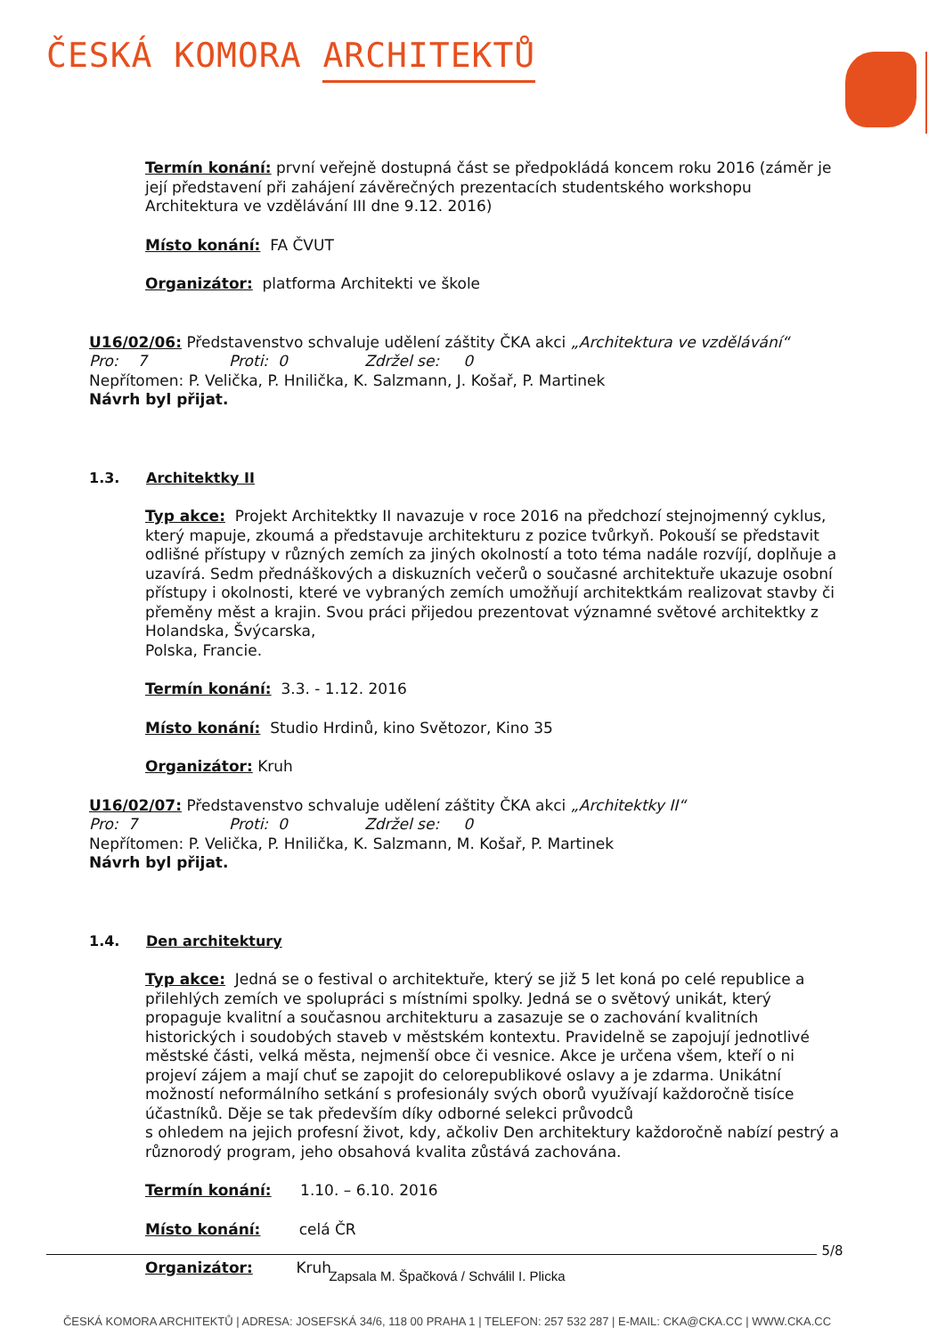ČESKÁ KOMORA ARCHITEKTŮ
Termín konání: první veřejně dostupná část se předpokládá koncem roku 2016 (záměr je její představení při zahájení závěrečných prezentacích studentského workshopu Architektura ve vzdělávání III dne 9.12. 2016)
Místo konání: FA ČVUT
Organizátor: platforma Architekti ve škole
U16/02/06: Představenstvo schvaluje udělení záštity ČKA akci „Architektura ve vzdělávání“
Pro: 7 Proti: 0 Zdržel se: 0
Nepřítomen: P. Velička, P. Hnilička, K. Salzmann, J. Košař, P. Martinek
Návrh byl přijat.
1.3. Architektky II
Typ akce: Projekt Architektky II navazuje v roce 2016 na předchozí stejnojmenný cyklus, který mapuje, zkoumá a představuje architekturu z pozice tvůrkyň. Pokouší se představit odlišné přístupy v různých zemích za jiných okolností a toto téma nadále rozvíjí, doplňuje a uzavírá. Sedm přednáškových a diskuzních večerů o současné architektuře ukazuje osobní přístupy i okolnosti, které ve vybraných zemích umožňují architektkám realizovat stavby či přeměny měst a krajin. Svou práci přijedou prezentovat významné světové architektky z Holandska, Švýcarska,
Polska, Francie.
Termín konání: 3.3. - 1.12. 2016
Místo konání: Studio Hrdinů, kino Světozor, Kino 35
Organizátor: Kruh
U16/02/07: Představenstvo schvaluje udělení záštity ČKA akci „Architektky II“
Pro: 7 Proti: 0 Zdržel se: 0
Nepřítomen: P. Velička, P. Hnilička, K. Salzmann, M. Košař, P. Martinek
Návrh byl přijat.
1.4. Den architektury
Typ akce: Jedná se o festival o architektuře, který se již 5 let koná po celé republice a přilehlých zemích ve spolupráci s místními spolky. Jedná se o světový unikát, který propaguje kvalitní a současnou architekturu a zasazuje se o zachování kvalitních historických i soudobých staveb v městském kontextu. Pravidelně se zapojují jednotlivé městské části, velká města, nejmenší obce či vesnice. Akce je určena všem, kteří o ni projeví zájem a mají chuť se zapojit do celorepublikové oslavy a je zdarma. Unikátní možností neformálního setkání s profesionály svých oborů využívají každoročně tisíce účastníků. Děje se tak především díky odborné selekci průvodců
s ohledem na jejich profesní život, kdy, ačkoliv Den architektury každoročně nabízí pestrý a různorodý program, jeho obsahová kvalita zůstává zachována.
Termín konání: 1.10. – 6.10. 2016
Místo konání: celá ČR
Organizátor: Kruh
5/8
Zapsala M. Špačková / Schválil I. Plicka
ČESKÁ KOMORA ARCHITEKTŮ | ADRESA: JOSEFSKÁ 34/6, 118 00 PRAHA 1 | TELEFON: 257 532 287 | E-MAIL: CKA@CKA.CC | WWW.CKA.CC